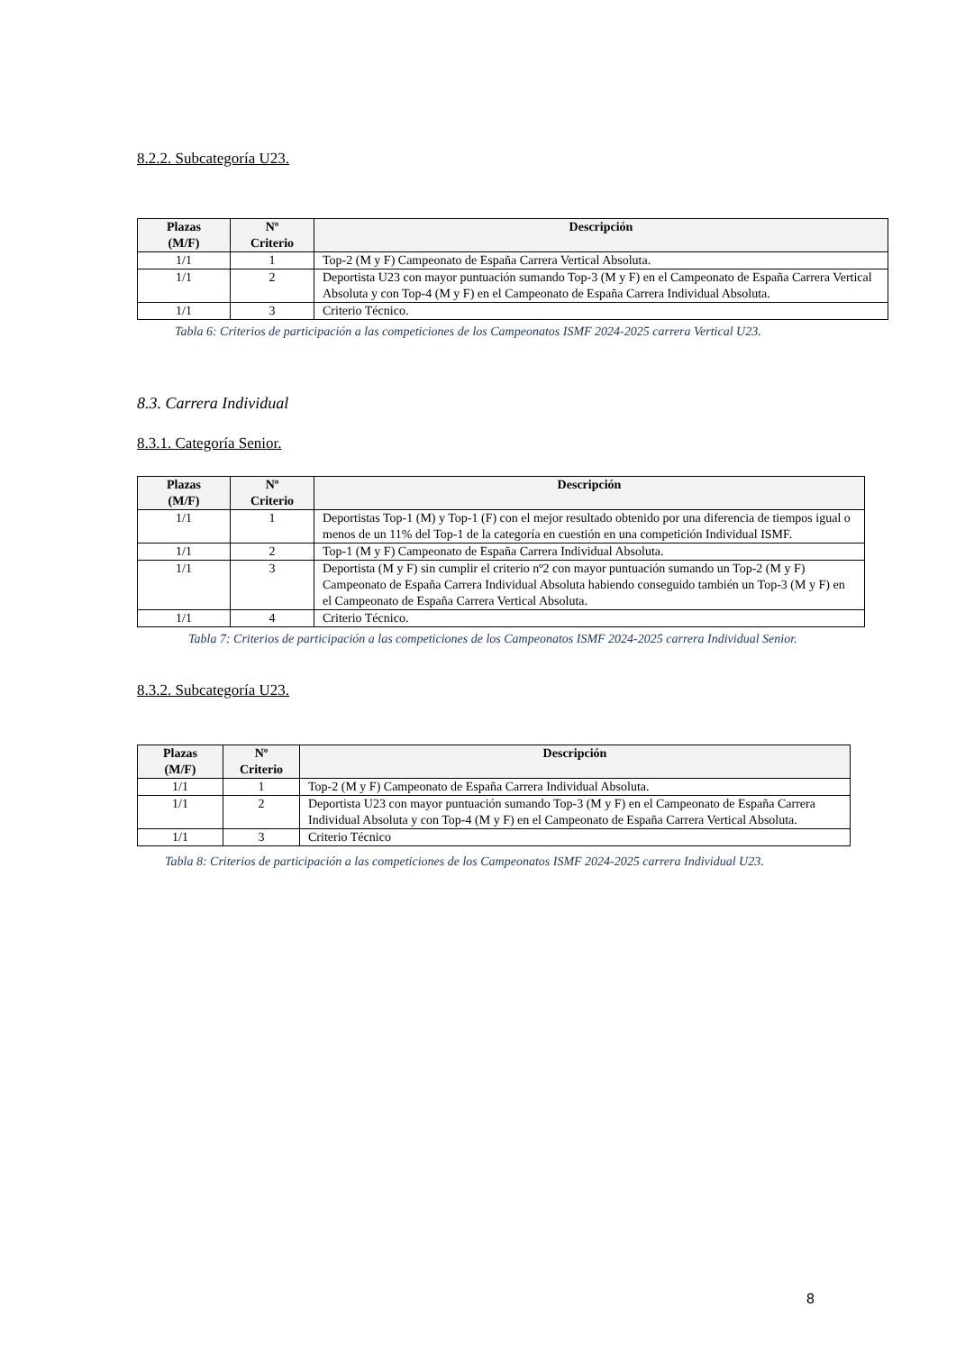8.2.2. Subcategoría U23.
| Plazas (M/F) | Nº Criterio | Descripción |
| --- | --- | --- |
| 1/1 | 1 | Top-2 (M y F) Campeonato de España Carrera Vertical Absoluta. |
| 1/1 | 2 | Deportista U23 con mayor puntuación sumando Top-3 (M y F) en el Campeonato de España Carrera Vertical Absoluta y con Top-4 (M y F) en el Campeonato de España Carrera Individual Absoluta. |
| 1/1 | 3 | Criterio Técnico. |
Tabla 6: Criterios de participación a las competiciones de los Campeonatos ISMF 2024-2025 carrera Vertical U23.
8.3. Carrera Individual
8.3.1. Categoría Senior.
| Plazas (M/F) | Nº Criterio | Descripción |
| --- | --- | --- |
| 1/1 | 1 | Deportistas Top-1 (M) y Top-1 (F) con el mejor resultado obtenido por una diferencia de tiempos igual o menos de un 11% del Top-1 de la categoría en cuestión en una competición Individual ISMF. |
| 1/1 | 2 | Top-1 (M y F) Campeonato de España Carrera Individual Absoluta. |
| 1/1 | 3 | Deportista (M y F) sin cumplir el criterio nº2 con mayor puntuación sumando un Top-2 (M y F) Campeonato de España Carrera Individual Absoluta habiendo conseguido también un Top-3 (M y F) en el Campeonato de España Carrera Vertical Absoluta. |
| 1/1 | 4 | Criterio Técnico. |
Tabla 7: Criterios de participación a las competiciones de los Campeonatos ISMF 2024-2025 carrera Individual Senior.
8.3.2. Subcategoría U23.
| Plazas (M/F) | Nº Criterio | Descripción |
| --- | --- | --- |
| 1/1 | 1 | Top-2 (M y F) Campeonato de España Carrera Individual Absoluta. |
| 1/1 | 2 | Deportista U23 con mayor puntuación sumando Top-3 (M y F) en el Campeonato de España Carrera Individual Absoluta y con Top-4 (M y F) en el Campeonato de España Carrera Vertical Absoluta. |
| 1/1 | 3 | Criterio Técnico |
Tabla 8: Criterios de participación a las competiciones de los Campeonatos ISMF 2024-2025 carrera Individual U23.
8